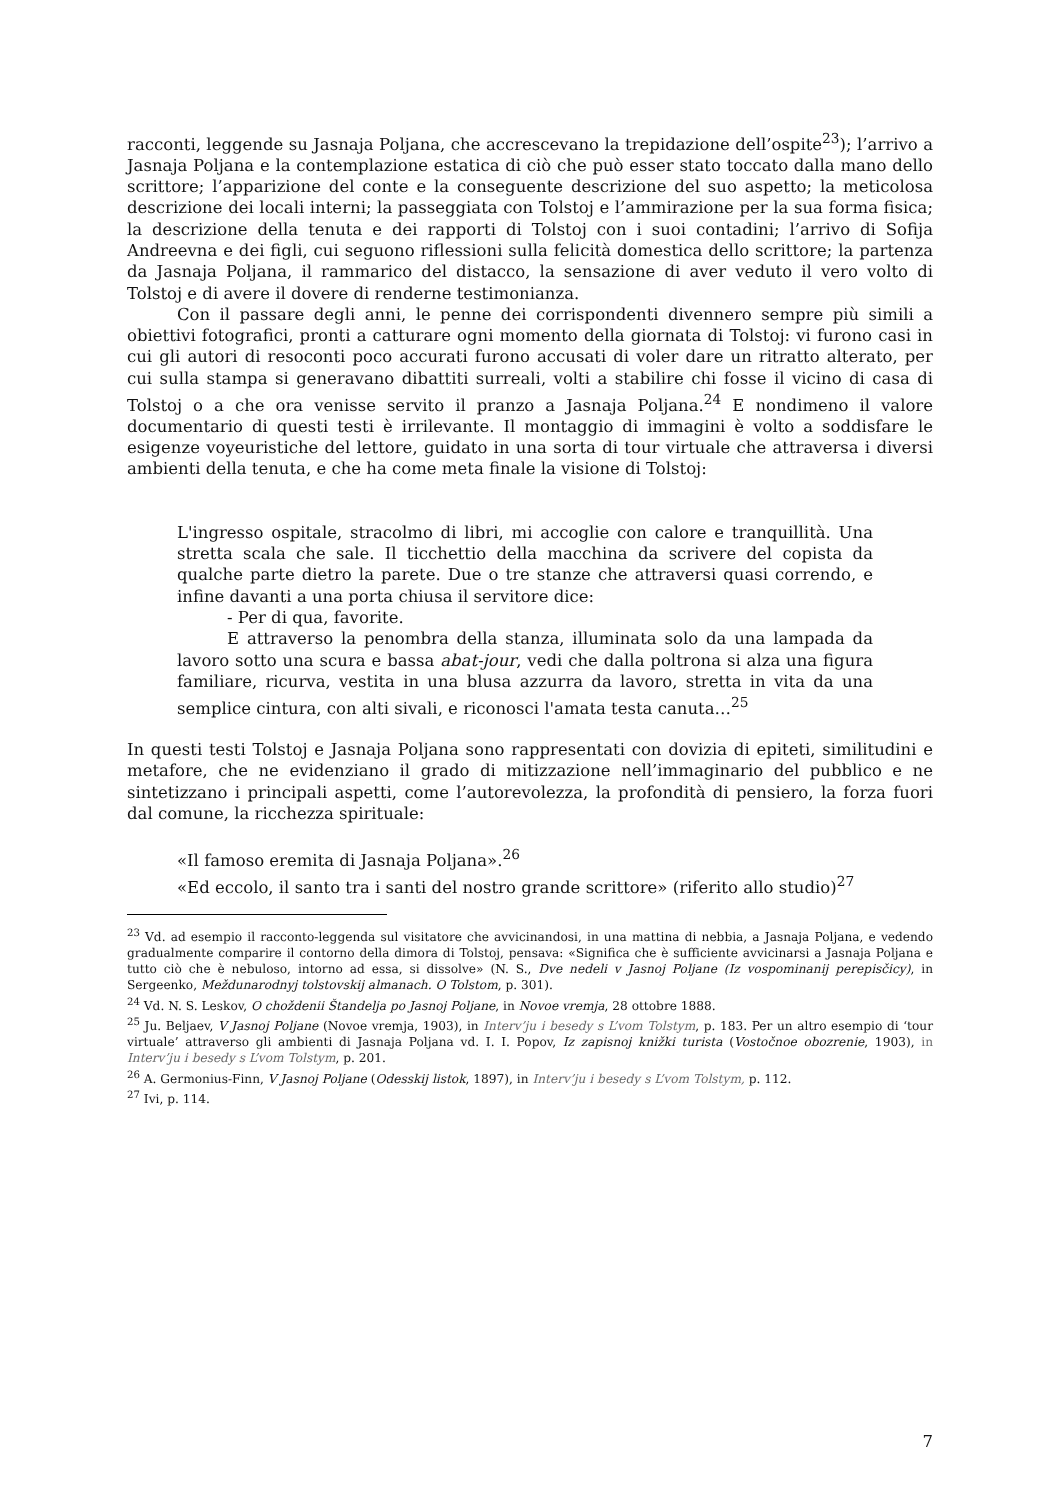racconti, leggende su Jasnaja Poljana, che accrescevano la trepidazione dell’ospite<sup>23</sup>); l’arrivo a Jasnaja Poljana e la contemplazione estatica di ciò che può esser stato toccato dalla mano dello scrittore; l’apparizione del conte e la conseguente descrizione del suo aspetto; la meticolosa descrizione dei locali interni; la passeggiata con Tolstoj e l’ammirazione per la sua forma fisica; la descrizione della tenuta e dei rapporti di Tolstoj con i suoi contadini; l’arrivo di Sofija Andreevna e dei figli, cui seguono riflessioni sulla felicità domestica dello scrittore; la partenza da Jasnaja Poljana, il rammarico del distacco, la sensazione di aver veduto il vero volto di Tolstoj e di avere il dovere di renderne testimonianza.
Con il passare degli anni, le penne dei corrispondenti divennero sempre più simili a obiettivi fotografici, pronti a catturare ogni momento della giornata di Tolstoj: vi furono casi in cui gli autori di resoconti poco accurati furono accusati di voler dare un ritratto alterato, per cui sulla stampa si generavano dibattiti surreali, volti a stabilire chi fosse il vicino di casa di Tolstoj o a che ora venisse servito il pranzo a Jasnaja Poljana.<sup>24</sup> E nondimeno il valore documentario di questi testi è irrilevante. Il montaggio di immagini è volto a soddisfare le esigenze voyeuristiche del lettore, guidato in una sorta di tour virtuale che attraversa i diversi ambienti della tenuta, e che ha come meta finale la visione di Tolstoj:
L'ingresso ospitale, stracolmo di libri, mi accoglie con calore e tranquillità. Una stretta scala che sale. Il ticchettio della macchina da scrivere del copista da qualche parte dietro la parete. Due o tre stanze che attraversi quasi correndo, e infine davanti a una porta chiusa il servitore dice:
- Per di qua, favorite.
E attraverso la penombra della stanza, illuminata solo da una lampada da lavoro sotto una scura e bassa abat-jour, vedi che dalla poltrona si alza una figura familiare, ricurva, vestita in una blusa azzurra da lavoro, stretta in vita da una semplice cintura, con alti sivali, e riconosci l'amata testa canuta…<sup>25</sup>
In questi testi Tolstoj e Jasnaja Poljana sono rappresentati con dovizia di epiteti, similitudini e metafore, che ne evidenziano il grado di mitizzazione nell’immaginario del pubblico e ne sintetizzano i principali aspetti, come l’autorevolezza, la profondità di pensiero, la forza fuori dal comune, la ricchezza spirituale:
«Il famoso eremita di Jasnaja Poljana».<sup>26</sup>
«Ed eccolo, il santo tra i santi del nostro grande scrittore» (riferito allo studio)<sup>27</sup>
<sup>23</sup> Vd. ad esempio il racconto-leggenda sul visitatore che avvicinandosi, in una mattina di nebbia, a Jasnaja Poljana, e vedendo gradualmente comparire il contorno della dimora di Tolstoj, pensava: «Significa che è sufficiente avvicinarsi a Jasnaja Poljana e tutto ciò che è nebuloso, intorno ad essa, si dissolve» (N. S., Dve nedeli v Jasnoj Poljane (Iz vospominanij perepisčicy), in Sergeenko, Meždunarodnyj tolstovskij almanach. O Tolstom, p. 301).
<sup>24</sup> Vd. N. S. Leskov, O choždenii Štandelja po Jasnoj Poljane, in Novoe vremja, 28 ottobre 1888.
<sup>25</sup> Ju. Beljaev, V Jasnoj Poljane (Novoe vremja, 1903), in Interv’ju i besedy s L’vom Tolstym, p. 183. Per un altro esempio di ‘tour virtuale’ attraverso gli ambienti di Jasnaja Poljana vd. I. I. Popov, Iz zapisnoj knižki turista (Vostočnoe obozrenie, 1903), in Interv’ju i besedy s L’vom Tolstym, p. 201.
<sup>26</sup> A. Germonius-Finn, V Jasnoj Poljane (Odesskij listok, 1897), in Interv’ju i besedy s L’vom Tolstym, p. 112.
<sup>27</sup> Ivi, p. 114.
7